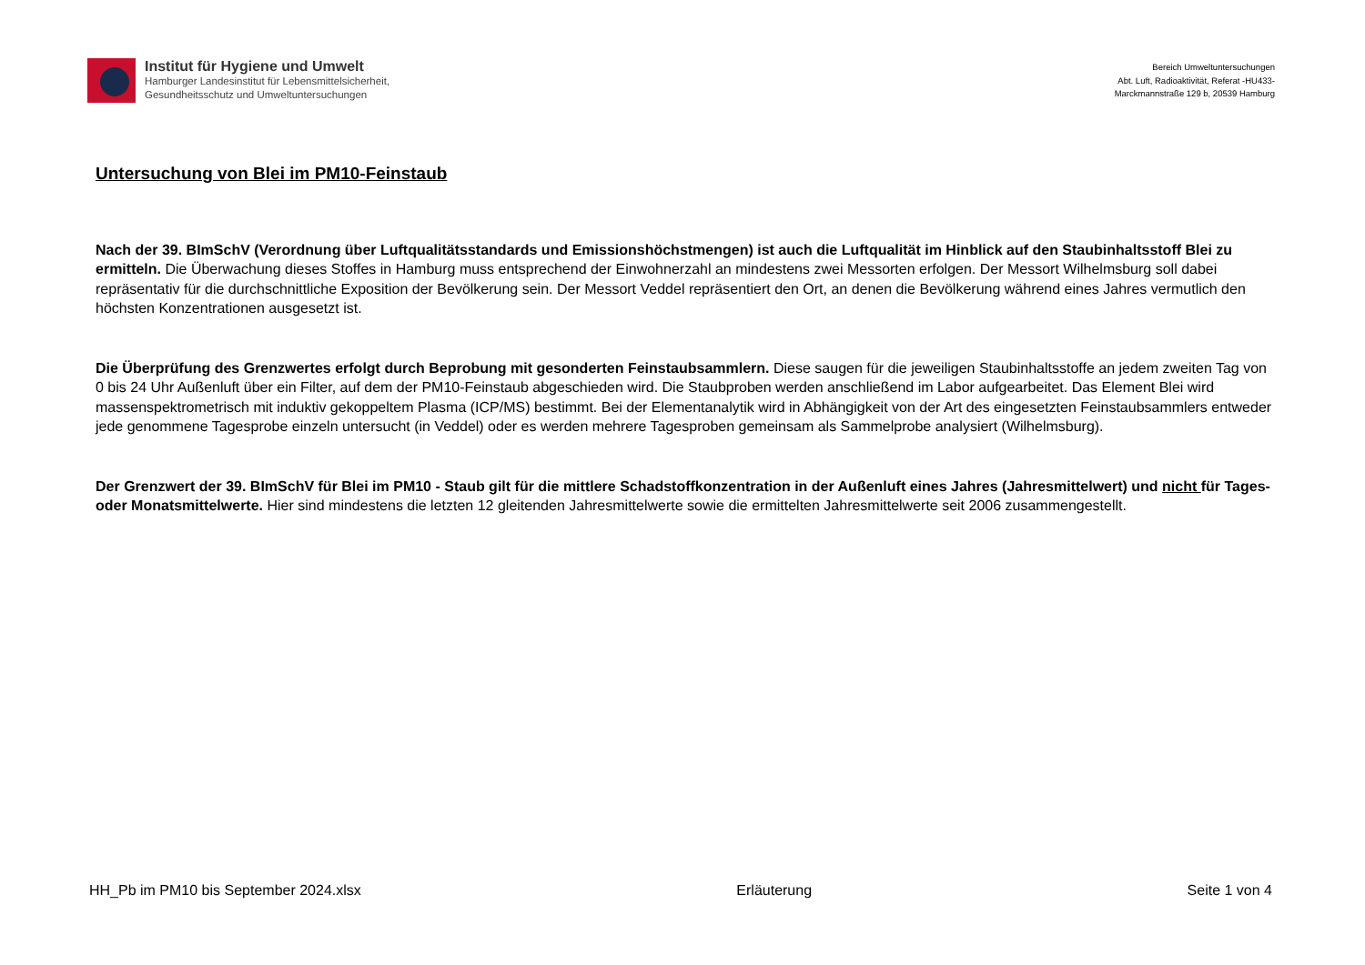Institut für Hygiene und Umwelt
Hamburger Landesinstitut für Lebensmittelsicherheit,
Gesundheitsschutz und Umweltuntersuchungen
Bereich Umweltuntersuchungen
Abt. Luft, Radioaktivität, Referat -HU433-
Marckmannstraße 129 b, 20539 Hamburg
Untersuchung von Blei im PM10-Feinstaub
Nach der 39. BImSchV (Verordnung über Luftqualitätsstandards und Emissionshöchstmengen) ist auch die Luftqualität im Hinblick auf den Staubinhaltsstoff Blei zu ermitteln. Die Überwachung dieses Stoffes in Hamburg muss entsprechend der Einwohnerzahl an mindestens zwei Messorten erfolgen. Der Messort Wilhelmsburg soll dabei repräsentativ für die durchschnittliche Exposition der Bevölkerung sein. Der Messort Veddel repräsentiert den Ort, an denen die Bevölkerung während eines Jahres vermutlich den höchsten Konzentrationen ausgesetzt ist.
Die Überprüfung des Grenzwertes erfolgt durch Beprobung mit gesonderten Feinstaubsammlern. Diese saugen für die jeweiligen Staubinhaltsstoffe an jedem zweiten Tag von 0 bis 24 Uhr Außenluft über ein Filter, auf dem der PM10-Feinstaub abgeschieden wird. Die Staubproben werden anschließend im Labor aufgearbeitet. Das Element Blei wird massenspektrometrisch mit induktiv gekoppeltem Plasma (ICP/MS) bestimmt. Bei der Elementanalytik wird in Abhängigkeit von der Art des eingesetzten Feinstaubsammlers entweder jede genommene Tagesprobe einzeln untersucht (in Veddel) oder es werden mehrere Tagesproben gemeinsam als Sammelprobe analysiert (Wilhelmsburg).
Der Grenzwert der 39. BImSchV für Blei im PM10 - Staub gilt für die mittlere Schadstoffkonzentration in der Außenluft eines Jahres (Jahresmittelwert) und nicht für Tages- oder Monatsmittelwerte. Hier sind mindestens die letzten 12 gleitenden Jahresmittelwerte sowie die ermittelten Jahresmittelwerte seit 2006 zusammengestellt.
HH_Pb im PM10 bis September 2024.xlsx Erläuterung Seite 1 von 4